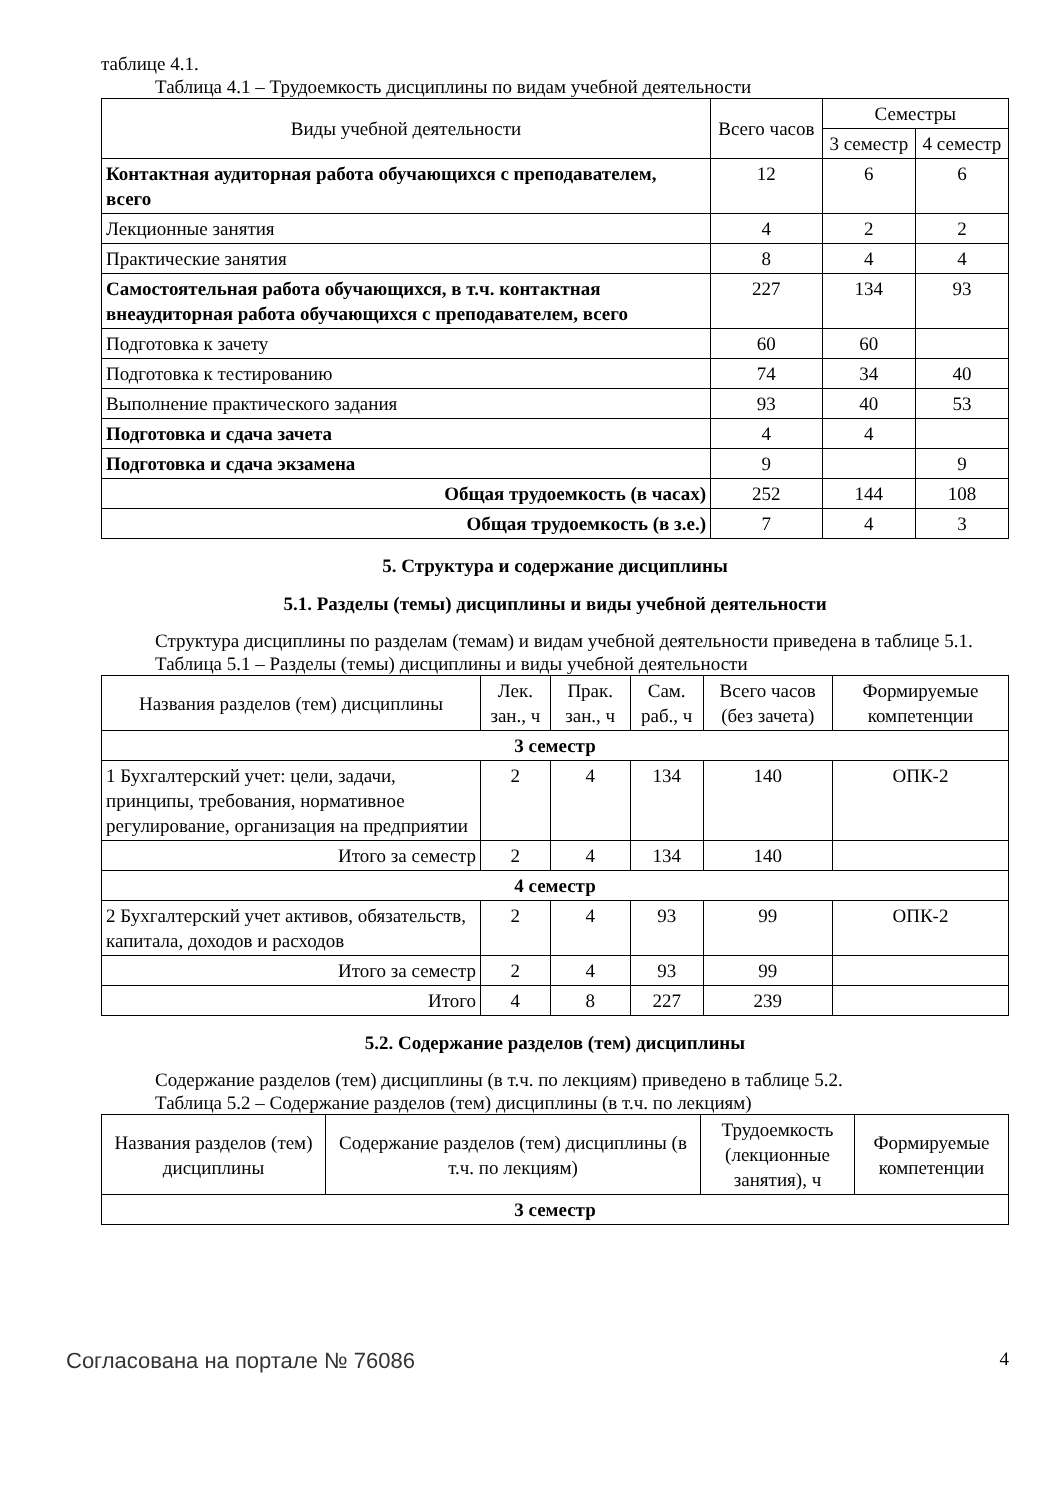таблице 4.1.
Таблица 4.1 – Трудоемкость дисциплины по видам учебной деятельности
| Виды учебной деятельности | Всего часов | Семестры | |
| --- | --- | --- | --- |
| | | 3 семестр | 4 семестр |
| Контактная аудиторная работа обучающихся с преподавателем, всего | 12 | 6 | 6 |
| Лекционные занятия | 4 | 2 | 2 |
| Практические занятия | 8 | 4 | 4 |
| Самостоятельная работа обучающихся, в т.ч. контактная внеаудиторная работа обучающихся с преподавателем, всего | 227 | 134 | 93 |
| Подготовка к зачету | 60 | 60 | |
| Подготовка к тестированию | 74 | 34 | 40 |
| Выполнение практического задания | 93 | 40 | 53 |
| Подготовка и сдача зачета | 4 | 4 | |
| Подготовка и сдача экзамена | 9 | | 9 |
| Общая трудоемкость (в часах) | 252 | 144 | 108 |
| Общая трудоемкость (в з.е.) | 7 | 4 | 3 |
5. Структура и содержание дисциплины
5.1. Разделы (темы) дисциплины и виды учебной деятельности
Структура дисциплины по разделам (темам) и видам учебной деятельности приведена в таблице 5.1.
Таблица 5.1 – Разделы (темы) дисциплины и виды учебной деятельности
| Названия разделов (тем) дисциплины | Лек. зан., ч | Прак. зан., ч | Сам. раб., ч | Всего часов (без зачета) | Формируемые компетенции |
| --- | --- | --- | --- | --- | --- |
| 3 семестр | | | | | |
| 1 Бухгалтерский учет: цели, задачи, принципы, требования, нормативное регулирование, организация на предприятии | 2 | 4 | 134 | 140 | ОПК-2 |
| Итого за семестр | 2 | 4 | 134 | 140 | |
| 4 семестр | | | | | |
| 2 Бухгалтерский учет активов, обязательств, капитала, доходов и расходов | 2 | 4 | 93 | 99 | ОПК-2 |
| Итого за семестр | 2 | 4 | 93 | 99 | |
| Итого | 4 | 8 | 227 | 239 | |
5.2. Содержание разделов (тем) дисциплины
Содержание разделов (тем) дисциплины (в т.ч. по лекциям) приведено в таблице 5.2.
Таблица 5.2 – Содержание разделов (тем) дисциплины (в т.ч. по лекциям)
| Названия разделов (тем) дисциплины | Содержание разделов (тем) дисциплины (в т.ч. по лекциям) | Трудоемкость (лекционные занятия), ч | Формируемые компетенции |
| --- | --- | --- | --- |
| 3 семестр | | | |
Согласована на портале № 76086 4